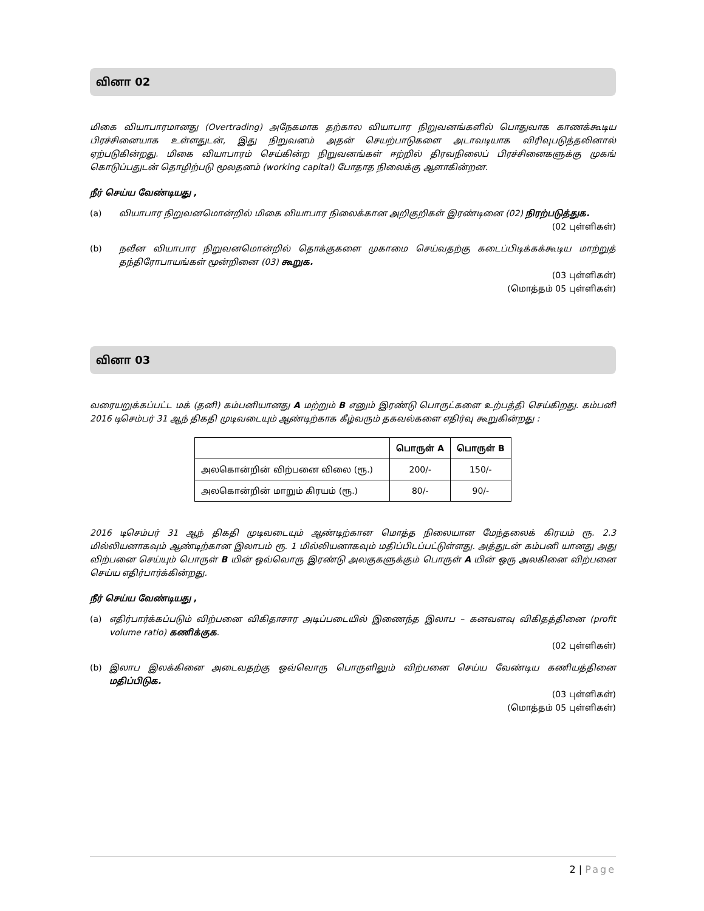வினா 02
மிகை வியாபாரமானது (Overtrading) அநேகமாக தற்கால வியாபார நிறுவனங்களில் பொதுவாக காணக்கூடிய பிரச்சினையாக உள்ளதுடன், இது நிறுவனம் அதன் செயற்பாடுகளை அடாவடியாக விரிவுபடுத்தலினால் ஏற்படுகின்றது. மிகை வியாபாரம் செய்கின்ற நிறுவனங்கள் ஈற்றில் திரவநிலைப் பிரச்சினைகளுக்கு முகங் கொடுப்பதுடன் தொழிற்படு மூலதனம் (working capital) போதாத நிலைக்கு ஆளாகின்றன.
நீர் செய்ய வேண்டியது ,
(a) வியாபார நிறுவனமொன்றில் மிகை வியாபார நிலைக்கான அறிகுறிகள் இரண்டினை (02) நிரற்படுத்துக.
(02 புள்ளிகள்)
(b) நவீன வியாபார நிறுவனமொன்றில் தொக்குகளை முகாமை செய்வதற்கு கடைப்பிடிக்கக்கூடிய மாற்றுத் தந்திரோபாயங்கள் மூன்றினை (03) கூறுக.
(03 புள்ளிகள்)
(மொத்தம் 05 புள்ளிகள்)
வினா 03
வரையறுக்கப்பட்ட மக் (தனி) கம்பனியானது A மற்றும் B எனும் இரண்டு பொருட்களை உற்பத்தி செய்கிறது. கம்பனி 2016 டிசெம்பர் 31 ஆந் திகதி முடிவடையும் ஆண்டிற்காக கீழ்வரும் தகவல்களை எதிர்வு கூறுகின்றது :
| | பொருள் A | பொருள் B |
| --- | --- | --- |
| அலகொன்றின் விற்பனை விலை (ரூ.) | 200/- | 150/- |
| அலகொன்றின் மாறும் கிரயம் (ரூ.) | 80/- | 90/- |
2016 டிசெம்பர் 31 ஆந் திகதி முடிவடையும் ஆண்டிற்கான மொத்த நிலையான மேந்தலைக் கிரயம் ரூ. 2.3 மில்லியனாகவும் ஆண்டிற்கான இலாபம் ரூ. 1 மில்லியனாகவும் மதிப்பிடப்பட்டுள்ளது. அத்துடன் கம்பனி யானது அது விற்பனை செய்யும் பொருள் B யின் ஒவ்வொரு இரண்டு அலகுகளுக்கும் பொருள் A யின் ஒரு அலகினை விற்பனை செய்ய எதிர்பார்க்கின்றது.
நீர் செய்ய வேண்டியது ,
(a) எதிர்பார்க்கப்படும் விற்பனை விகிதாசார அடிப்படையில் இணைந்த இலாப – கனவளவு விகிதத்தினை (profit volume ratio) கணிக்குக.
(02 புள்ளிகள்)
(b) இலாப இலக்கினை அடைவதற்கு ஒவ்வொரு பொருளிலும் விற்பனை செய்ய வேண்டிய கணியத்தினை மதிப்பிடுக.
(03 புள்ளிகள்)
(மொத்தம் 05 புள்ளிகள்)
2 | Page